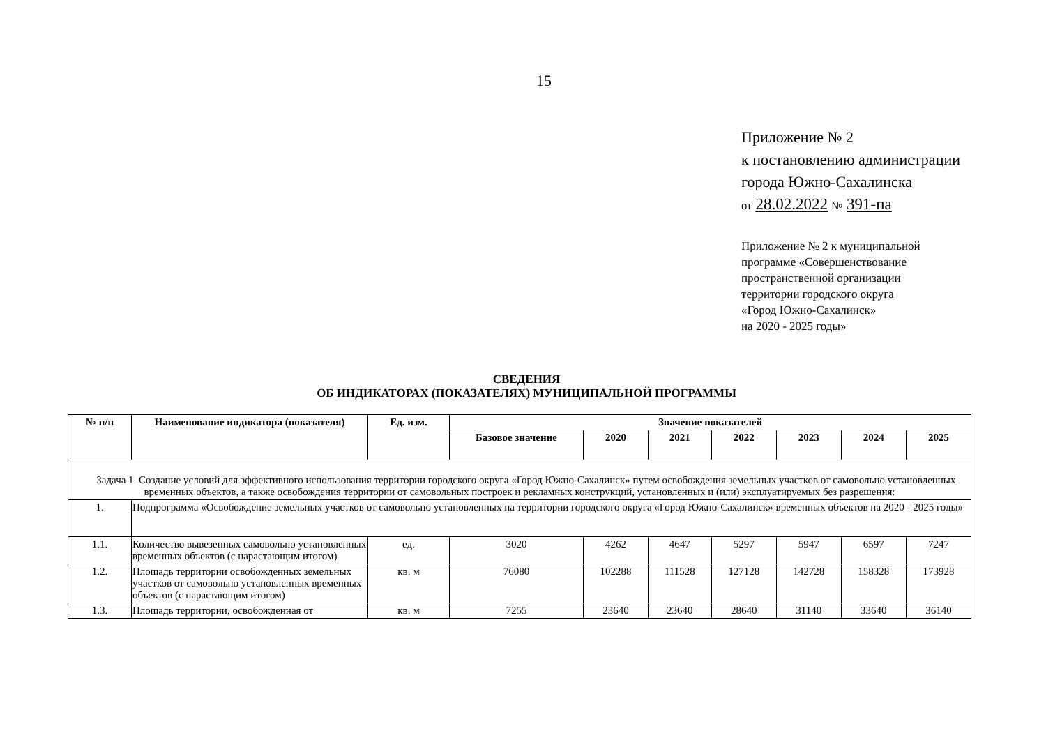15
Приложение № 2
к постановлению администрации
города Южно-Сахалинска
от 28.02.2022 № 391-па
Приложение № 2 к муниципальной
программе «Совершенствование
пространственной организации
территории городского округа
«Город Южно-Сахалинск»
на 2020 - 2025 годы»
СВЕДЕНИЯ
ОБ ИНДИКАТОРАХ (ПОКАЗАТЕЛЯХ) МУНИЦИПАЛЬНОЙ ПРОГРАММЫ
| № п/п | Наименование индикатора (показателя) | Ед. изм. | Значение показателей | | | | | | |
| --- | --- | --- | --- | --- | --- | --- | --- | --- | --- |
| | | | Базовое значение | 2020 | 2021 | 2022 | 2023 | 2024 | 2025 |
| Задача 1. Создание условий для эффективного использования территории городского округа «Город Южно-Сахалинск» путем освобождения земельных участков от самовольно установленных временных объектов, а также освобождения территории от самовольных построек и рекламных конструкций, установленных и (или) эксплуатируемых без разрешения: | | | | | | | | | |
| 1. | Подпрограмма «Освобождение земельных участков от самовольно установленных на территории городского округа «Город Южно-Сахалинск» временных объектов на 2020 - 2025 годы» | | | | | | | | |
| 1.1. | Количество вывезенных самовольно установленных временных объектов (с нарастающим итогом) | ед. | 3020 | 4262 | 4647 | 5297 | 5947 | 6597 | 7247 |
| 1.2. | Площадь территории освобожденных земельных участков от самовольно установленных временных объектов (с нарастающим итогом) | кв. м | 76080 | 102288 | 111528 | 127128 | 142728 | 158328 | 173928 |
| 1.3. | Площадь территории, освобожденная от | кв. м | 7255 | 23640 | 23640 | 28640 | 31140 | 33640 | 36140 |